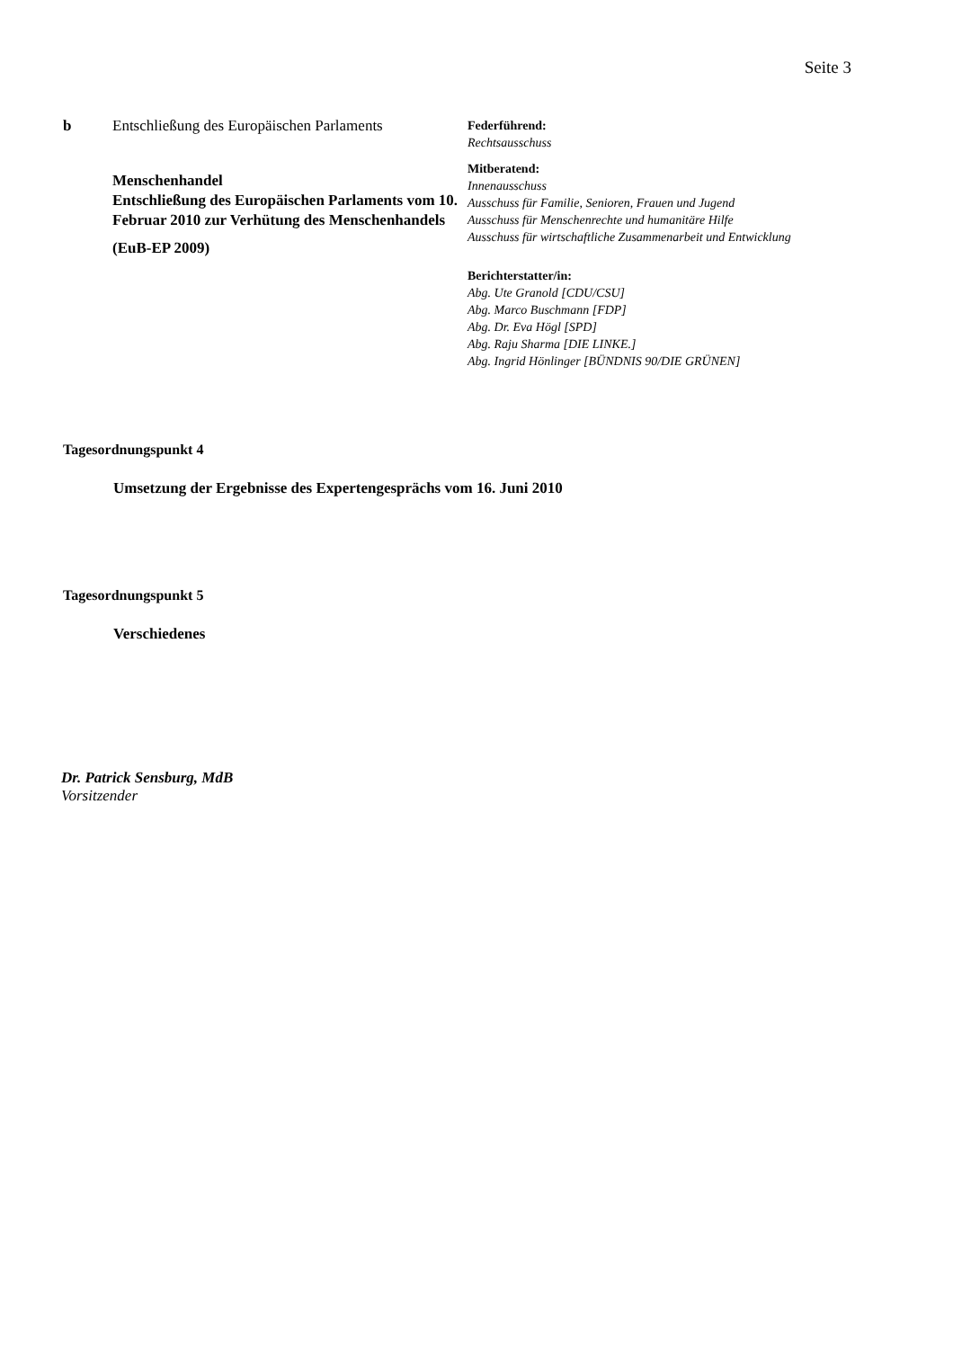Seite 3
b Entschließung des Europäischen Parlaments
Menschenhandel
Entschließung des Europäischen Parlaments vom 10. Februar 2010 zur Verhütung des Menschenhandels
(EuB-EP 2009)
Federführend:
Rechtsausschuss
Mitberatend:
Innenausschuss
Ausschuss für Familie, Senioren, Frauen und Jugend
Ausschuss für Menschenrechte und humanitäre Hilfe
Ausschuss für wirtschaftliche Zusammenarbeit und Entwicklung
Berichterstatter/in:
Abg. Ute Granold [CDU/CSU]
Abg. Marco Buschmann [FDP]
Abg. Dr. Eva Högl [SPD]
Abg. Raju Sharma [DIE LINKE.]
Abg. Ingrid Hönlinger [BÜNDNIS 90/DIE GRÜNEN]
Tagesordnungspunkt 4
Umsetzung der Ergebnisse des Expertengesprächs vom 16. Juni 2010
Tagesordnungspunkt 5
Verschiedenes
Dr. Patrick Sensburg, MdB
Vorsitzender